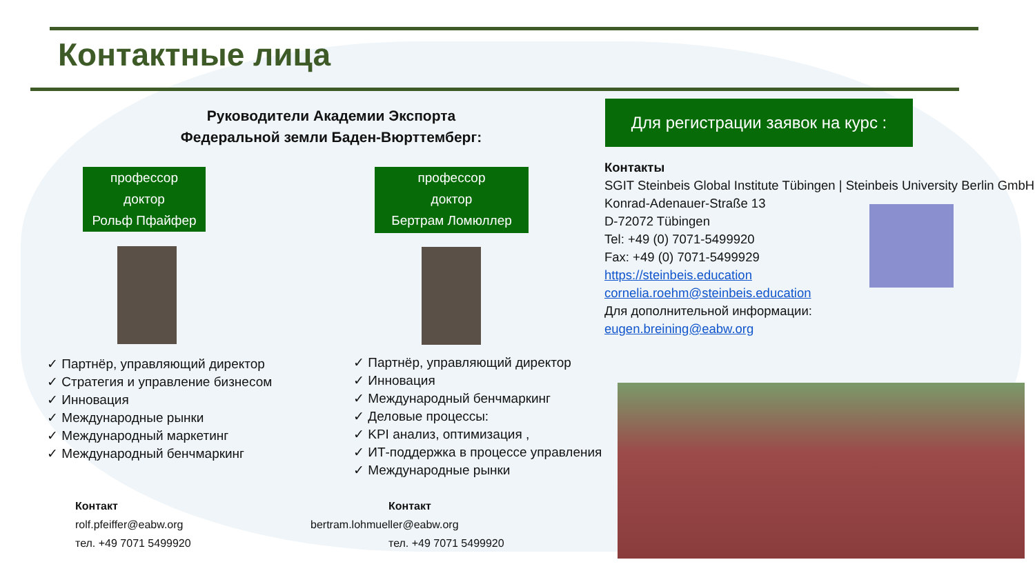Контактные лица
Руководители Академии Экспорта Федеральной земли Баден-Вюрттемберг:
Для регистрации заявок на курс :
профессор
доктор
Рольф Пфайфер
профессор
доктор
Бертрам Ломюллер
✓ Партнёр, управляющий директор
✓ Стратегия и управление бизнесом
✓ Инновация
✓ Международные рынки
✓ Международный маркетинг
✓ Международный бенчмаркинг
✓ Партнёр, управляющий директор
✓ Инновация
✓ Международный бенчмаркинг
✓ Деловые процессы:
✓ KPI анализ, оптимизация ,
✓ ИТ-поддержка в процессе управления
✓ Международные рынки
Контакт
rolf.pfeiffer@eabw.org
тел. +49 7071 5499920
Контакт
bertram.lohmueller@eabw.org
тел. +49 7071 5499920
Контакты
SGIT Steinbeis Global Institute Tübingen | Steinbeis University Berlin GmbH
Konrad-Adenauer-Straße 13
D-72072 Tübingen
Tel: +49 (0) 7071-5499920
Fax: +49 (0) 7071-5499929
https://steinbeis.education
cornelia.roehm@steinbeis.education
Для дополнительной информации:
eugen.breining@eabw.org